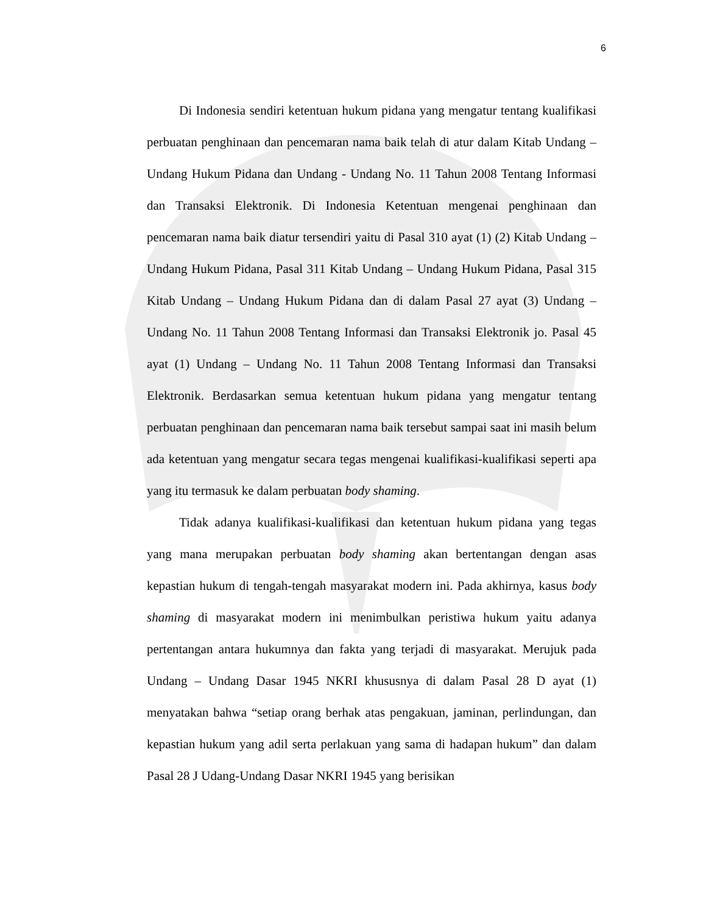6
Di Indonesia sendiri ketentuan hukum pidana yang mengatur tentang kualifikasi perbuatan penghinaan dan pencemaran nama baik telah di atur dalam Kitab Undang – Undang Hukum Pidana dan Undang - Undang No. 11 Tahun 2008 Tentang Informasi dan Transaksi Elektronik. Di Indonesia Ketentuan mengenai penghinaan dan pencemaran nama baik diatur tersendiri yaitu di Pasal 310 ayat (1) (2) Kitab Undang – Undang Hukum Pidana, Pasal 311 Kitab Undang – Undang Hukum Pidana, Pasal 315 Kitab Undang – Undang Hukum Pidana dan di dalam Pasal 27 ayat (3) Undang – Undang No. 11 Tahun 2008 Tentang Informasi dan Transaksi Elektronik jo. Pasal 45 ayat (1) Undang – Undang No. 11 Tahun 2008 Tentang Informasi dan Transaksi Elektronik. Berdasarkan semua ketentuan hukum pidana yang mengatur tentang perbuatan penghinaan dan pencemaran nama baik tersebut sampai saat ini masih belum ada ketentuan yang mengatur secara tegas mengenai kualifikasi-kualifikasi seperti apa yang itu termasuk ke dalam perbuatan body shaming.
Tidak adanya kualifikasi-kualifikasi dan ketentuan hukum pidana yang tegas yang mana merupakan perbuatan body shaming akan bertentangan dengan asas kepastian hukum di tengah-tengah masyarakat modern ini. Pada akhirnya, kasus body shaming di masyarakat modern ini menimbulkan peristiwa hukum yaitu adanya pertentangan antara hukumnya dan fakta yang terjadi di masyarakat. Merujuk pada Undang – Undang Dasar 1945 NKRI khususnya di dalam Pasal 28 D ayat (1) menyatakan bahwa “setiap orang berhak atas pengakuan, jaminan, perlindungan, dan kepastian hukum yang adil serta perlakuan yang sama di hadapan hukum” dan dalam Pasal 28 J Udang-Undang Dasar NKRI 1945 yang berisikan